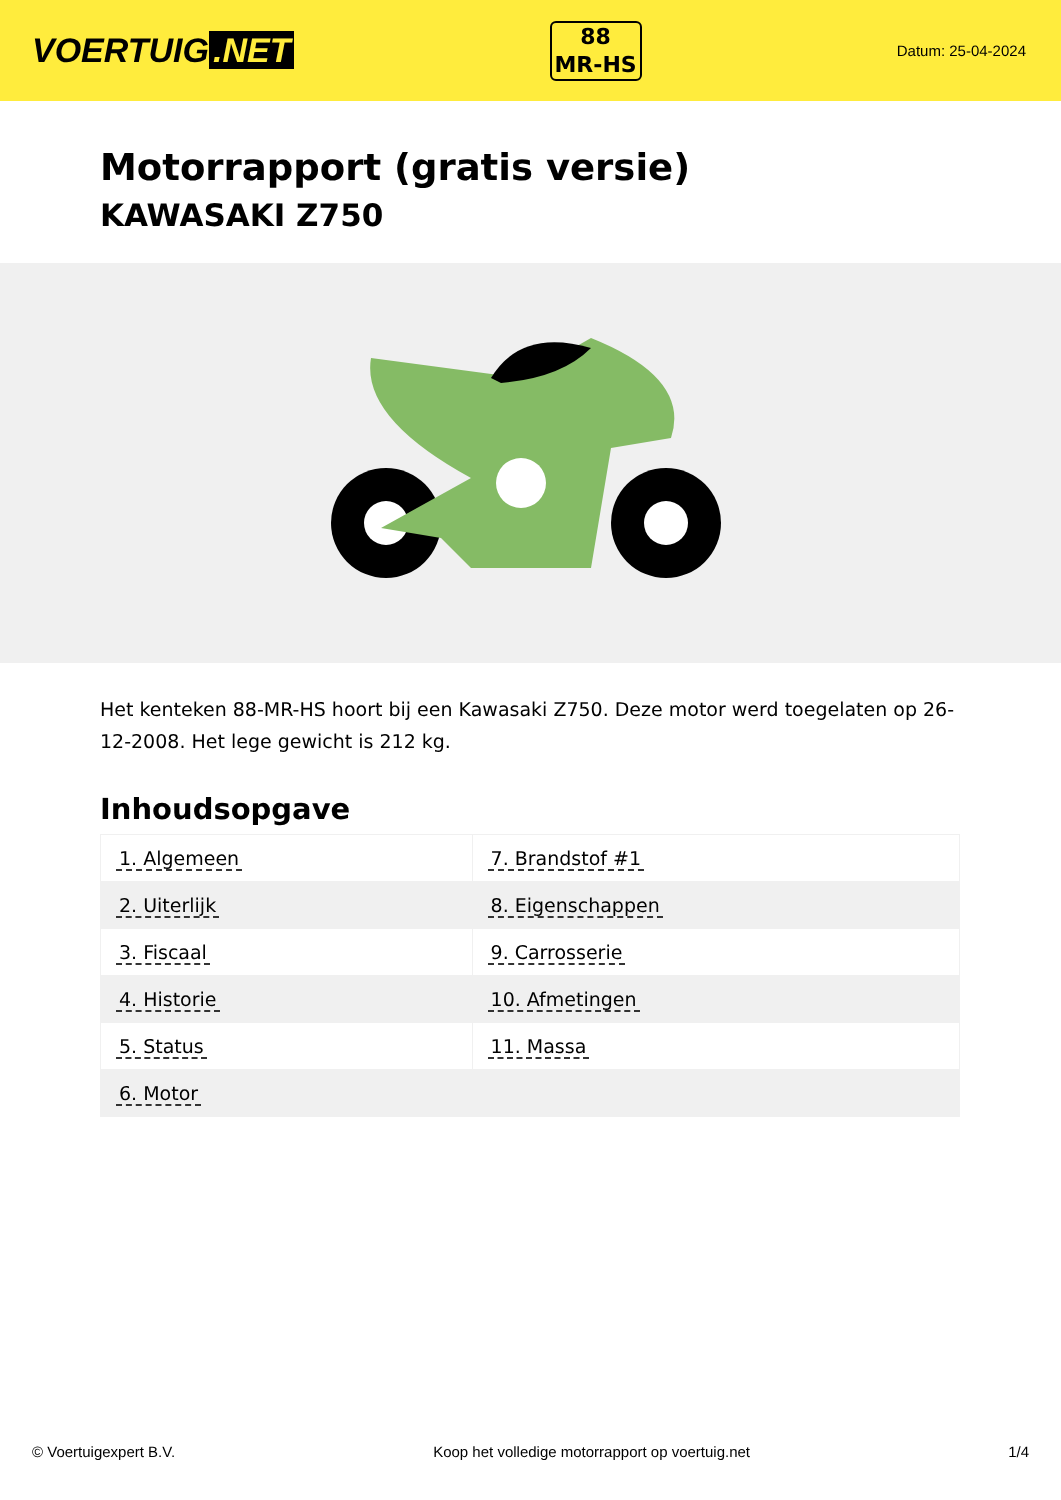VOERTUIG.NET
88
MR-HS
Datum: 25-04-2024
Motorrapport (gratis versie)
KAWASAKI Z750
Het kenteken 88-MR-HS hoort bij een Kawasaki Z750. Deze motor werd toegelaten op 26-12-2008. Het lege gewicht is 212 kg.
Inhoudsopgave
| 1. Algemeen | 7. Brandstof #1 |
| 2. Uiterlijk | 8. Eigenschappen |
| 3. Fiscaal | 9. Carrosserie |
| 4. Historie | 10. Afmetingen |
| 5. Status | 11. Massa |
| 6. Motor | |
© Voertuigexpert B.V. Koop het volledige motorrapport op voertuig.net 1/4